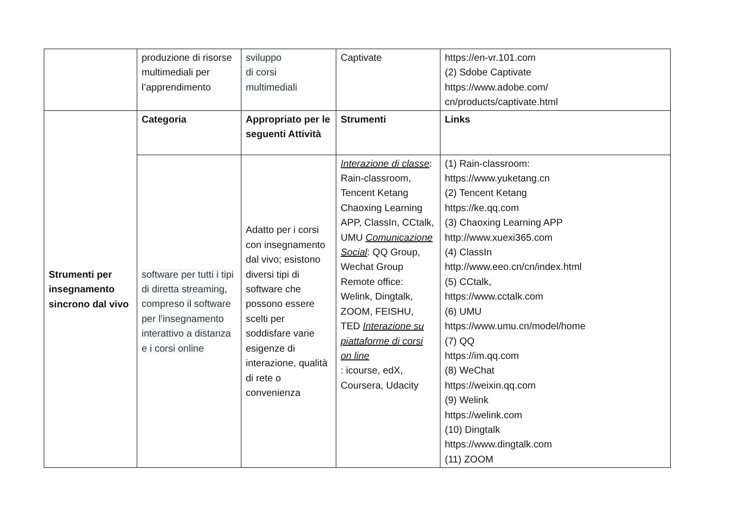| | produzione di risorse multimediali per l’apprendimento | sviluppo di corsi multimediali | Captivate | https://en-vr.101.com (2) Sdobe Captivate https://www.adobe.com/ cn/products/captivate.html |
| Strumenti per insegnamento sincrono dal vivo | Categoria | Appropriato per le seguenti Attività | Strumenti | Links |
| | software per tutti i tipi di diretta streaming, compreso il software per l’insegnamento interattivo a distanza e i corsi online | Adatto per i corsi con insegnamento dal vivo; esistono diversi tipi di software che possono essere scelti per soddisfare varie esigenze di interazione, qualità di rete o convenienza | Interazione di classe : Rain-classroom, Tencent Ketang Chaoxing Learning APP, ClassIn, CCtalk, UMU Comunicazione Social : QQ Group, Wechat Group Remote office: Welink, Dingtalk, ZOOM, FEISHU, TED Interazione su piattaforme di corsi on line : icourse, edX, Coursera, Udacity | (1) Rain-classroom: https://www.yuketang.cn (2) Tencent Ketang https://ke.qq.com (3) Chaoxing Learning APP http://www.xuexi365.com (4) ClassIn http://www.eeo.cn/cn/index.html (5) CCtalk, https://www.cctalk.com (6) UMU https://www.umu.cn/model/home (7) QQ https://im.qq.com (8) WeChat https://weixin.qq.com (9) Welink https://welink.com (10) Dingtalk https://www.dingtalk.com (11) ZOOM |